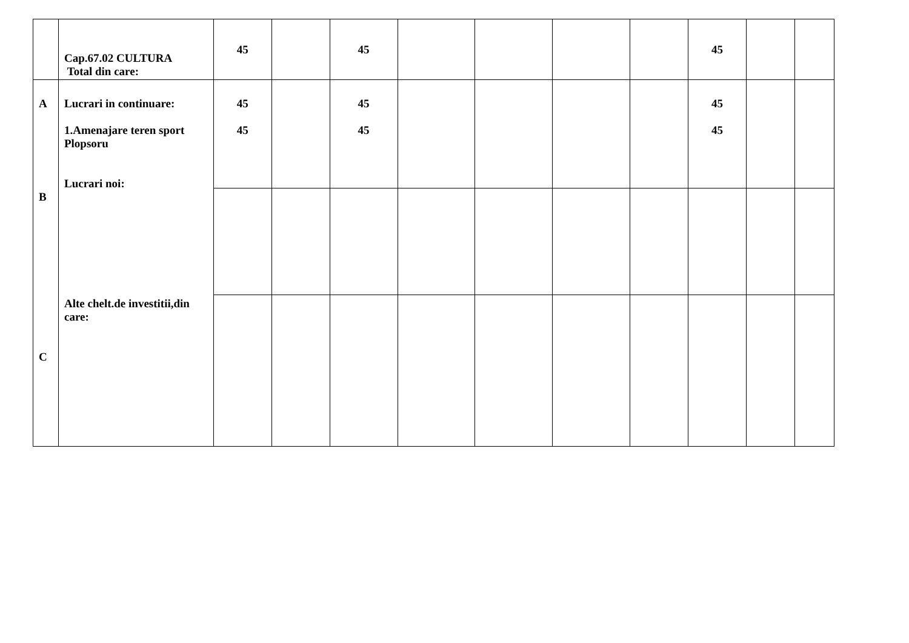| | Cap.67.02 CULTURA Total din care: | 45 | | 45 | | | | | 45 | | |
| A B C | Lucrari in continuare: 1.Amenajare teren sport Plopsoru Lucrari noi: Alte chelt.de investitii,din care: | 45 45 | | 45 45 | | | | | 45 45 | | |